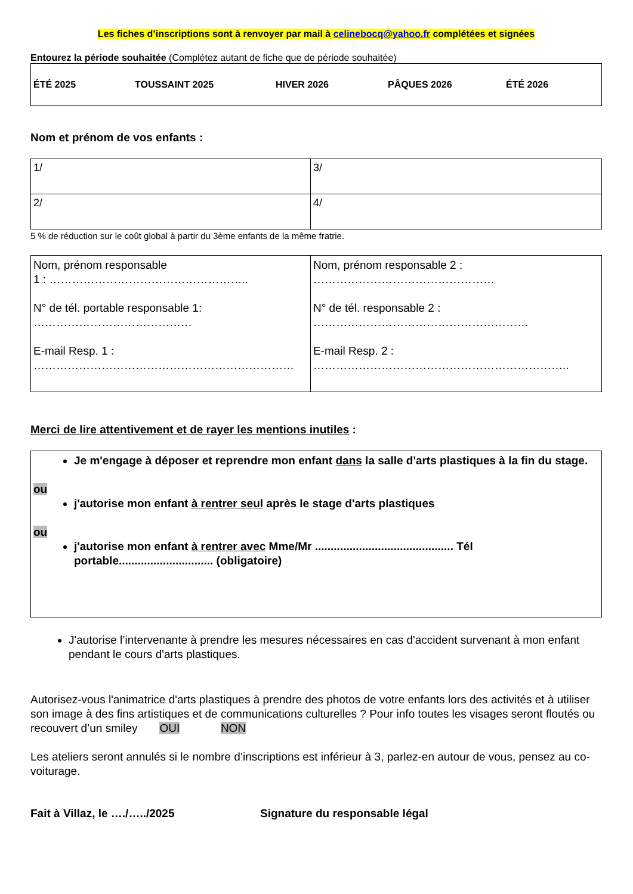Les fiches d’inscriptions sont à renvoyer par mail à celinebocq@yahoo.fr complétées et signées
Entourez la période souhaitée (Complétez autant de fiche que de période souhaitée)
| ÉTÉ 2025 TOUSSAINT 2025 HIVER 2026 PÂQUES 2026 ÉTÉ 2026 |
Nom et prénom de vos enfants :
| 1/ | 3/ |
| 2/ | 4/ |
5 % de réduction sur le coût global à partir du 3ème enfants de la même fratrie.
| Nom, prénom responsable 1 : …………………………………………….. N° de tél. portable responsable 1: …………………………………… E-mail Resp. 1 : …………………………………………………………… | Nom, prénom responsable 2 : ………………………………………… N° de tél. responsable 2 : ………………………………………………… E-mail Resp. 2 : ………………………………………………………….. |
Merci de lire attentivement et de rayer les mentions inutiles :
| Je m'engage à déposer et reprendre mon enfant dans la salle d'arts plastiques à la fin du stage. ou j'autorise mon enfant à rentrer seul après le stage d'arts plastiques ou j'autorise mon enfant à rentrer avec Mme/Mr ............................................ Tél portable.............................. (obligatoire) |
J'autorise l’intervenante à prendre les mesures nécessaires en cas d'accident survenant à mon enfant pendant le cours d'arts plastiques.
Autorisez-vous l'animatrice d'arts plastiques à prendre des photos de votre enfants lors des activités et à utiliser son image à des fins artistiques et de communications culturelles ? Pour info toutes les visages seront floutés ou recouvert d’un smiley OUI NON
Les ateliers seront annulés si le nombre d’inscriptions est inférieur à 3, parlez-en autour de vous, pensez au co-voiturage.
Fait à Villaz, le …./…../2025 Signature du responsable légal